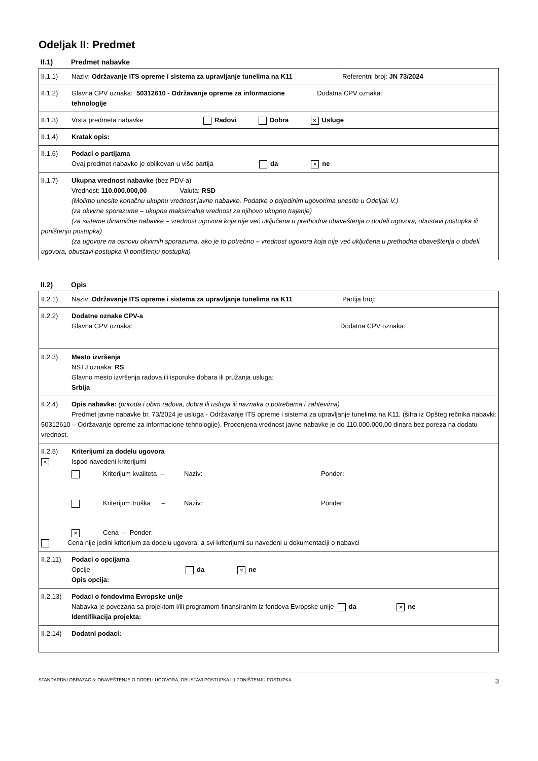Odeljak II: Predmet
II.1) Predmet nabavke
| II.1.1) Naziv: Održavanje ITS opreme i sistema za upravljanje tunelima na K11 | Referentni broj: JN 73/2024 |
| II.1.2) Glavna CPV oznaka: 50312610 - Održavanje opreme za informacione Dodatna CPV oznaka: tehnologije | |
| II.1.3) Vrsta predmeta nabavke Radovi Dobra × Usluge | |
| II.1.4) Kratak opis: | |
| II.1.6) Podaci o partijama Ovaj predmet nabavke je oblikovan u više partija da × ne | |
| II.1.7) Ukupna vrednost nabavke (bez PDV-a) Vrednost: 110.000.000,00 Valuta: RSD (Molimo unesite konačnu ukupnu vrednost javne nabavke. Podatke o pojedinim ugovorima unesite u Odeljak V.) (za okvirne sporazume – ukupna maksimalna vrednost za njihovo ukupno trajanje) (za sisteme dinamične nabavke – vrednost ugovora koja nije već uključena u prethodna obaveštenja o dodeli ugovora, obustavi postupka ili poništenju postupka) (za ugovore na osnovu okvirnih sporazuma, ako je to potrebno – vrednost ugovora koja nije već uključena u prethodna obaveštenja o dodeli ugovora, obustavi postupka ili poništenju postupka) | |
II.2) Opis
| II.2.1) Naziv: Održavanje ITS opreme i sistema za upravljanje tunelima na K11 | Partija broj: |
| II.2.2) Dodatne oznake CPV-a Glavna CPV oznaka: Dodatna CPV oznaka: | |
| II.2.3) Mesto izvršenja NSTJ oznaka: RS Glavno mesto izvršenja radova ili isporuke dobara ili pružanja usluga: Srbija | |
| II.2.4) Opis nabavke: (priroda i obim radova, dobra ili usluga ili naznaka o potrebama i zahtevima) Predmet javne nabavke br. 73/2024 je usluga - Održavanje ITS opreme i sistema za upravljanje tunelima na K11, (šifra iz Opšteg rečnika nabavki: 50312610 – Održavanje opreme za informacione tehnologije). Procenjena vrednost javne nabavke je do 110.000.000,00 dinara bez poreza na dodatu vrednost. | |
| II.2.5) Kriterijumi za dodelu ugovora × Ispod navedeni kriterijumi Kriterijum kvaliteta – Naziv: Ponder: Kriterijum troška – Naziv: Ponder: × Cena – Ponder: Cena nije jedini kriterijum za dodelu ugovora, a svi kriterijumi su navedeni u dokumentaciji o nabavci | |
| II.2.11) Podaci o opcijama Opcije da × ne Opis opcija: | |
| II.2.13) Podaci o fondovima Evropske unije Nabavka je povezana sa projektom i/ili programom finansiranim iz fondova Evropske unije da × ne Identifikacija projekta: | |
| II.2.14) Dodatni podaci: | |
STANDARDNI OBRAZAC 3: OBAVEŠTENJE O DODELI UGOVORA, OBUSTAVI POSTUPKA ILI PONIŠTENJU POSTUPKA 3